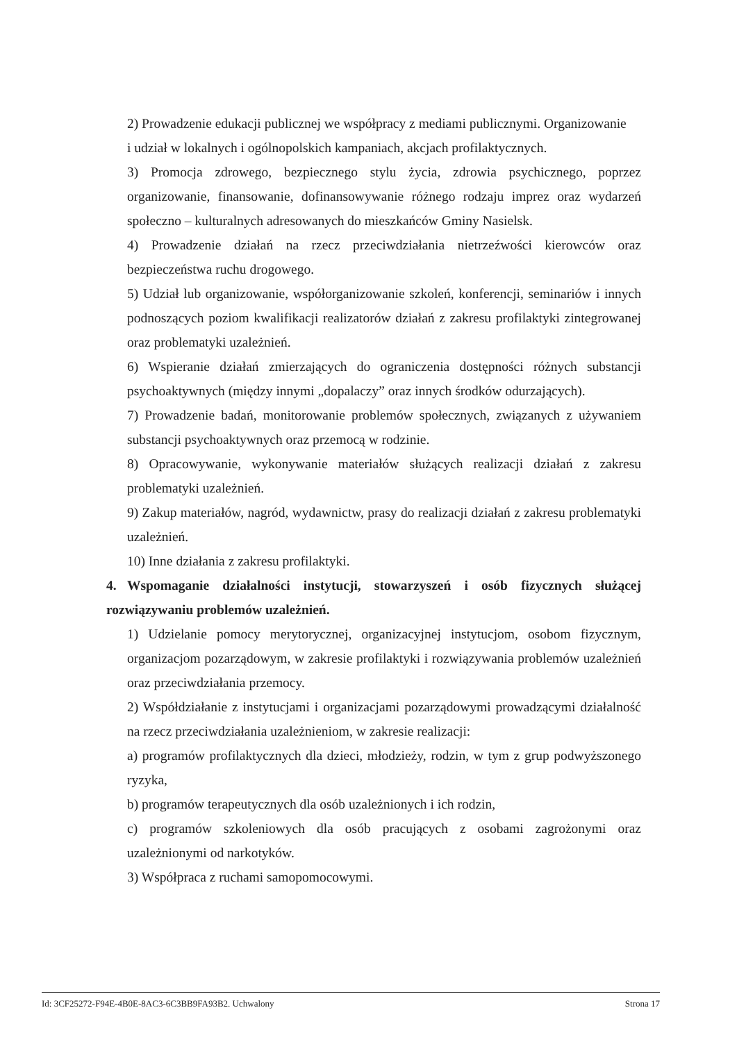2) Prowadzenie edukacji publicznej we współpracy z mediami publicznymi. Organizowanie
i udział w lokalnych i ogólnopolskich kampaniach, akcjach profilaktycznych.
3) Promocja zdrowego, bezpiecznego stylu życia, zdrowia psychicznego, poprzez organizowanie, finansowanie, dofinansowywanie różnego rodzaju imprez oraz wydarzeń społeczno – kulturalnych adresowanych do mieszkańców Gminy Nasielsk.
4) Prowadzenie działań na rzecz przeciwdziałania nietrzeźwości kierowców oraz bezpieczeństwa ruchu drogowego.
5) Udział lub organizowanie, współorganizowanie szkoleń, konferencji, seminariów i innych podnoszących poziom kwalifikacji realizatorów działań z zakresu profilaktyki zintegrowanej oraz problematyki uzależnień.
6) Wspieranie działań zmierzających do ograniczenia dostępności różnych substancji psychoaktywnych (między innymi „dopalaczy” oraz innych środków odurzających).
7) Prowadzenie badań, monitorowanie problemów społecznych, związanych z używaniem substancji psychoaktywnych oraz przemocą w rodzinie.
8) Opracowywanie, wykonywanie materiałów służących realizacji działań z zakresu problematyki uzależnień.
9) Zakup materiałów, nagród, wydawnictw, prasy do realizacji działań z zakresu problematyki uzależnień.
10) Inne działania z zakresu profilaktyki.
4. Wspomaganie działalności instytucji, stowarzyszeń i osób fizycznych służącej rozwiązywaniu problemów uzależnień.
1) Udzielanie pomocy merytorycznej, organizacyjnej instytucjom, osobom fizycznym, organizacjom pozarządowym, w zakresie profilaktyki i rozwiązywania problemów uzależnień oraz przeciwdziałania przemocy.
2) Współdziałanie z instytucjami i organizacjami pozarządowymi prowadzącymi działalność na rzecz przeciwdziałania uzależnieniom, w zakresie realizacji:
a) programów profilaktycznych dla dzieci, młodzieży, rodzin, w tym z grup podwyższonego ryzyka,
b) programów terapeutycznych dla osób uzależnionych i ich rodzin,
c) programów szkoleniowych dla osób pracujących z osobami zagrożonymi oraz uzależnionymi od narkotyków.
3) Współpraca z ruchami samopomocowymi.
Id: 3CF25272-F94E-4B0E-8AC3-6C3BB9FA93B2. Uchwalony Strona 17